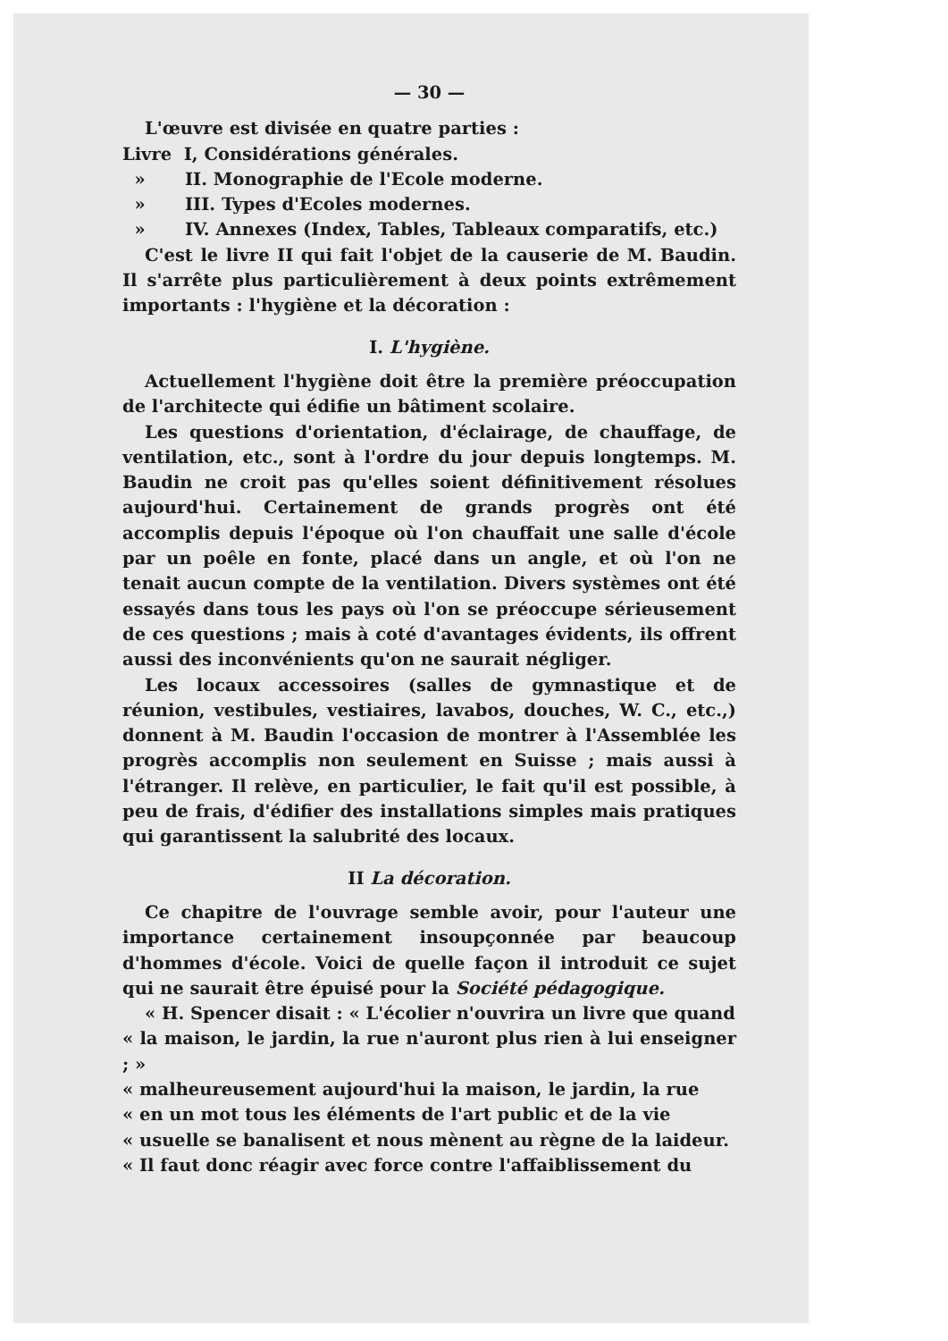— 30 —
L'œuvre est divisée en quatre parties :
Livre I, Considérations générales.
» II. Monographie de l'Ecole moderne.
» III. Types d'Ecoles modernes.
» IV. Annexes (Index, Tables, Tableaux comparatifs, etc.)
C'est le livre II qui fait l'objet de la causerie de M. Baudin. Il s'arrête plus particulièrement à deux points extrêmement importants : l'hygiène et la décoration :
I. L'hygiène.
Actuellement l'hygiène doit être la première préoccupation de l'architecte qui édifie un bâtiment scolaire.
Les questions d'orientation, d'éclairage, de chauffage, de ventilation, etc., sont à l'ordre du jour depuis longtemps. M. Baudin ne croit pas qu'elles soient définitivement résolues aujourd'hui. Certainement de grands progrès ont été accomplis depuis l'époque où l'on chauffait une salle d'école par un poêle en fonte, placé dans un angle, et où l'on ne tenait aucun compte de la ventilation. Divers systèmes ont été essayés dans tous les pays où l'on se préoccupe sérieusement de ces questions ; mais à coté d'avantages évidents, ils offrent aussi des inconvénients qu'on ne saurait négliger.
Les locaux accessoires (salles de gymnastique et de réunion, vestibules, vestiaires, lavabos, douches, W. C., etc.,) donnent à M. Baudin l'occasion de montrer à l'Assemblée les progrès accomplis non seulement en Suisse ; mais aussi à l'étranger. Il relève, en particulier, le fait qu'il est possible, à peu de frais, d'édifier des installations simples mais pratiques qui garantissent la salubrité des locaux.
II La décoration.
Ce chapitre de l'ouvrage semble avoir, pour l'auteur une importance certainement insoupçonnée par beaucoup d'hommes d'école. Voici de quelle façon il introduit ce sujet qui ne saurait être épuisé pour la Société pédagogique.
« H. Spencer disait : « L'écolier n'ouvrira un livre que quand
« la maison, le jardin, la rue n'auront plus rien à lui enseigner ; »
« malheureusement aujourd'hui la maison, le jardin, la rue
« en un mot tous les éléments de l'art public et de la vie
« usuelle se banalisent et nous mènent au règne de la laideur.
« Il faut donc réagir avec force contre l'affaiblissement du